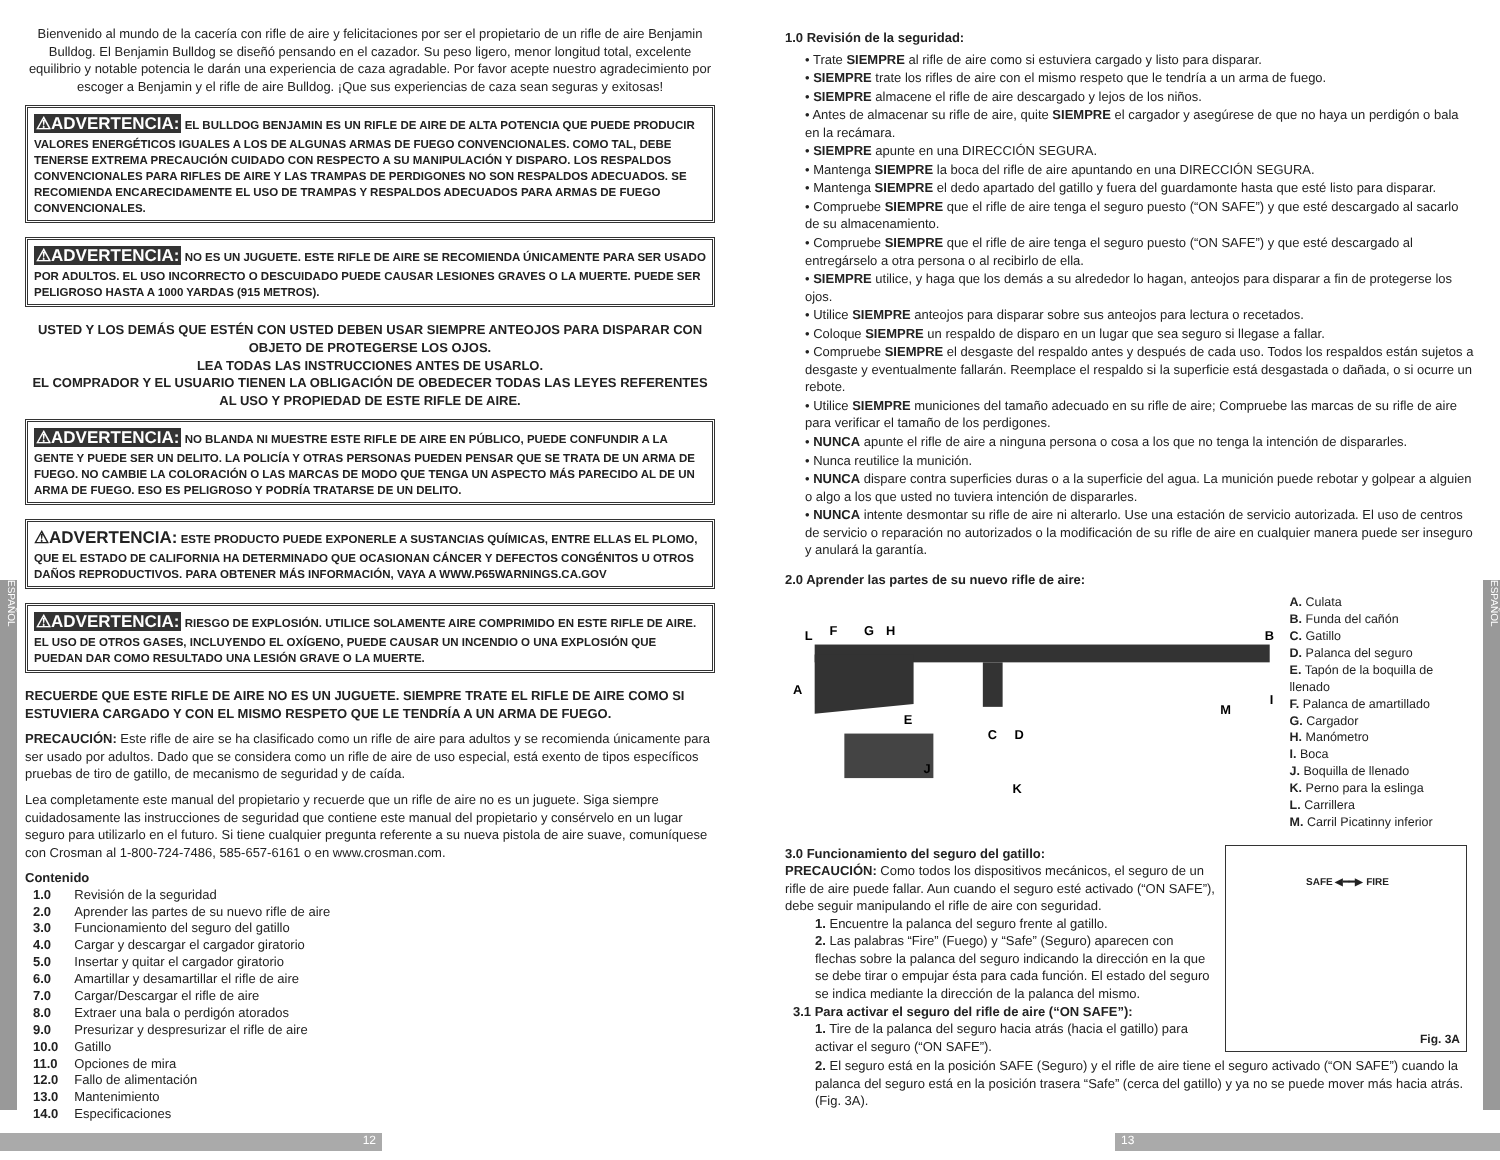ESPAÑOL
ESPAÑOL
Bienvenido al mundo de la cacería con rifle de aire y felicitaciones por ser el propietario de un rifle de aire Benjamin Bulldog. El Benjamin Bulldog se diseñó pensando en el cazador. Su peso ligero, menor longitud total, excelente equilibrio y notable potencia le darán una experiencia de caza agradable. Por favor acepte nuestro agradecimiento por escoger a Benjamin y el rifle de aire Bulldog. ¡Que sus experiencias de caza sean seguras y exitosas!
⚠ADVERTENCIA: EL BULLDOG BENJAMIN ES UN RIFLE DE AIRE DE ALTA POTENCIA QUE PUEDE PRODUCIR VALORES ENERGÉTICOS IGUALES A LOS DE ALGUNAS ARMAS DE FUEGO CONVENCIONALES. COMO TAL, DEBE TENERSE EXTREMA PRECAUCIÓN CUIDADO CON RESPECTO A SU MANIPULACIÓN Y DISPARO. LOS RESPALDOS CONVENCIONALES PARA RIFLES DE AIRE Y LAS TRAMPAS DE PERDIGONES NO SON RESPALDOS ADECUADOS. SE RECOMIENDA ENCARECIDAMENTE EL USO DE TRAMPAS Y RESPALDOS ADECUADOS PARA ARMAS DE FUEGO CONVENCIONALES.
⚠ADVERTENCIA: NO ES UN JUGUETE. ESTE RIFLE DE AIRE SE RECOMIENDA ÚNICAMENTE PARA SER USADO POR ADULTOS. EL USO INCORRECTO O DESCUIDADO PUEDE CAUSAR LESIONES GRAVES O LA MUERTE. PUEDE SER PELIGROSO HASTA A 1000 YARDAS (915 METROS).
USTED Y LOS DEMÁS QUE ESTÉN CON USTED DEBEN USAR SIEMPRE ANTEOJOS PARA DISPARAR CON OBJETO DE PROTEGERSE LOS OJOS.
LEA TODAS LAS INSTRUCCIONES ANTES DE USARLO.
EL COMPRADOR Y EL USUARIO TIENEN LA OBLIGACIÓN DE OBEDECER TODAS LAS LEYES REFERENTES AL USO Y PROPIEDAD DE ESTE RIFLE DE AIRE.
⚠ADVERTENCIA: NO BLANDA NI MUESTRE ESTE RIFLE DE AIRE EN PÚBLICO, PUEDE CONFUNDIR A LA GENTE Y PUEDE SER UN DELITO. LA POLICÍA Y OTRAS PERSONAS PUEDEN PENSAR QUE SE TRATA DE UN ARMA DE FUEGO. NO CAMBIE LA COLORACIÓN O LAS MARCAS DE MODO QUE TENGA UN ASPECTO MÁS PARECIDO AL DE UN ARMA DE FUEGO. ESO ES PELIGROSO Y PODRÍA TRATARSE DE UN DELITO.
⚠ADVERTENCIA: ESTE PRODUCTO PUEDE EXPONERLE A SUSTANCIAS QUÍMICAS, ENTRE ELLAS EL PLOMO, QUE EL ESTADO DE CALIFORNIA HA DETERMINADO QUE OCASIONAN CÁNCER Y DEFECTOS CONGÉNITOS U OTROS DAÑOS REPRODUCTIVOS. PARA OBTENER MÁS INFORMACIÓN, VAYA A WWW.P65WARNINGS.CA.GOV
⚠ADVERTENCIA: RIESGO DE EXPLOSIÓN. UTILICE SOLAMENTE AIRE COMPRIMIDO EN ESTE RIFLE DE AIRE. EL USO DE OTROS GASES, INCLUYENDO EL OXÍGENO, PUEDE CAUSAR UN INCENDIO O UNA EXPLOSIÓN QUE PUEDAN DAR COMO RESULTADO UNA LESIÓN GRAVE O LA MUERTE.
RECUERDE QUE ESTE RIFLE DE AIRE NO ES UN JUGUETE. SIEMPRE TRATE EL RIFLE DE AIRE COMO SI ESTUVIERA CARGADO Y CON EL MISMO RESPETO QUE LE TENDRÍA A UN ARMA DE FUEGO.
PRECAUCIÓN: Este rifle de aire se ha clasificado como un rifle de aire para adultos y se recomienda únicamente para ser usado por adultos. Dado que se considera como un rifle de aire de uso especial, está exento de tipos específicos pruebas de tiro de gatillo, de mecanismo de seguridad y de caída.
Lea completamente este manual del propietario y recuerde que un rifle de aire no es un juguete. Siga siempre cuidadosamente las instrucciones de seguridad que contiene este manual del propietario y consérvelo en un lugar seguro para utilizarlo en el futuro. Si tiene cualquier pregunta referente a su nueva pistola de aire suave, comuníquese con Crosman al 1-800-724-7486, 585-657-6161 o en www.crosman.com.
Contenido
| 1.0 | Revisión de la seguridad |
| 2.0 | Aprender las partes de su nuevo rifle de aire |
| 3.0 | Funcionamiento del seguro del gatillo |
| 4.0 | Cargar y descargar el cargador giratorio |
| 5.0 | Insertar y quitar el cargador giratorio |
| 6.0 | Amartillar y desamartillar el rifle de aire |
| 7.0 | Cargar/Descargar el rifle de aire |
| 8.0 | Extraer una bala o perdigón atorados |
| 9.0 | Presurizar y despresurizar el rifle de aire |
| 10.0 | Gatillo |
| 11.0 | Opciones de mira |
| 12.0 | Fallo de alimentación |
| 13.0 | Mantenimiento |
| 14.0 | Especificaciones |
1.0 Revisión de la seguridad:
• Trate SIEMPRE al rifle de aire como si estuviera cargado y listo para disparar.
• SIEMPRE trate los rifles de aire con el mismo respeto que le tendría a un arma de fuego.
• SIEMPRE almacene el rifle de aire descargado y lejos de los niños.
• Antes de almacenar su rifle de aire, quite SIEMPRE el cargador y asegúrese de que no haya un perdigón o bala en la recámara.
• SIEMPRE apunte en una DIRECCIÓN SEGURA.
• Mantenga SIEMPRE la boca del rifle de aire apuntando en una DIRECCIÓN SEGURA.
• Mantenga SIEMPRE el dedo apartado del gatillo y fuera del guardamonte hasta que esté listo para disparar.
• Compruebe SIEMPRE que el rifle de aire tenga el seguro puesto (“ON SAFE”) y que esté descargado al sacarlo de su almacenamiento.
• Compruebe SIEMPRE que el rifle de aire tenga el seguro puesto (“ON SAFE”) y que esté descargado al entregárselo a otra persona o al recibirlo de ella.
• SIEMPRE utilice, y haga que los demás a su alrededor lo hagan, anteojos para disparar a fin de protegerse los ojos.
• Utilice SIEMPRE anteojos para disparar sobre sus anteojos para lectura o recetados.
• Coloque SIEMPRE un respaldo de disparo en un lugar que sea seguro si llegase a fallar.
• Compruebe SIEMPRE el desgaste del respaldo antes y después de cada uso. Todos los respaldos están sujetos a desgaste y eventualmente fallarán. Reemplace el respaldo si la superficie está desgastada o dañada, o si ocurre un rebote.
• Utilice SIEMPRE municiones del tamaño adecuado en su rifle de aire; Compruebe las marcas de su rifle de aire para verificar el tamaño de los perdigones.
• NUNCA apunte el rifle de aire a ninguna persona o cosa a los que no tenga la intención de dispararles.
• Nunca reutilice la munición.
• NUNCA dispare contra superficies duras o a la superficie del agua. La munición puede rebotar y golpear a alguien o algo a los que usted no tuviera intención de dispararles.
• NUNCA intente desmontar su rifle de aire ni alterarlo. Use una estación de servicio autorizada. El uso de centros de servicio o reparación no autorizados o la modificación de su rifle de aire en cualquier manera puede ser inseguro y anulará la garantía.
2.0 Aprender las partes de su nuevo rifle de aire:
L
F
G
H
B
A
E
C
D
M
I
J
K
A. Culata
B. Funda del cañón
C. Gatillo
D. Palanca del seguro
E. Tapón de la boquilla de llenado
F. Palanca de amartillado
G. Cargador
H. Manómetro
I. Boca
J. Boquilla de llenado
K. Perno para la eslinga
L. Carrillera
M. Carril Picatinny inferior
3.0 Funcionamiento del seguro del gatillo:
PRECAUCIÓN: Como todos los dispositivos mecánicos, el seguro de un rifle de aire puede fallar. Aun cuando el seguro esté activado (“ON SAFE”), debe seguir manipulando el rifle de aire con seguridad.
1. Encuentre la palanca del seguro frente al gatillo.
2. Las palabras “Fire” (Fuego) y “Safe” (Seguro) aparecen con flechas sobre la palanca del seguro indicando la dirección en la que se debe tirar o empujar ésta para cada función. El estado del seguro se indica mediante la dirección de la palanca del mismo.
3.1 Para activar el seguro del rifle de aire (“ON SAFE”):
1. Tire de la palanca del seguro hacia atrás (hacia el gatillo) para activar el seguro (“ON SAFE”).
SAFE ◀━━▶ FIRE
Fig. 3A
2. El seguro está en la posición SAFE (Seguro) y el rifle de aire tiene el seguro activado (“ON SAFE”) cuando la palanca del seguro está en la posición trasera “Safe” (cerca del gatillo) y ya no se puede mover más hacia atrás. (Fig. 3A).
12 13